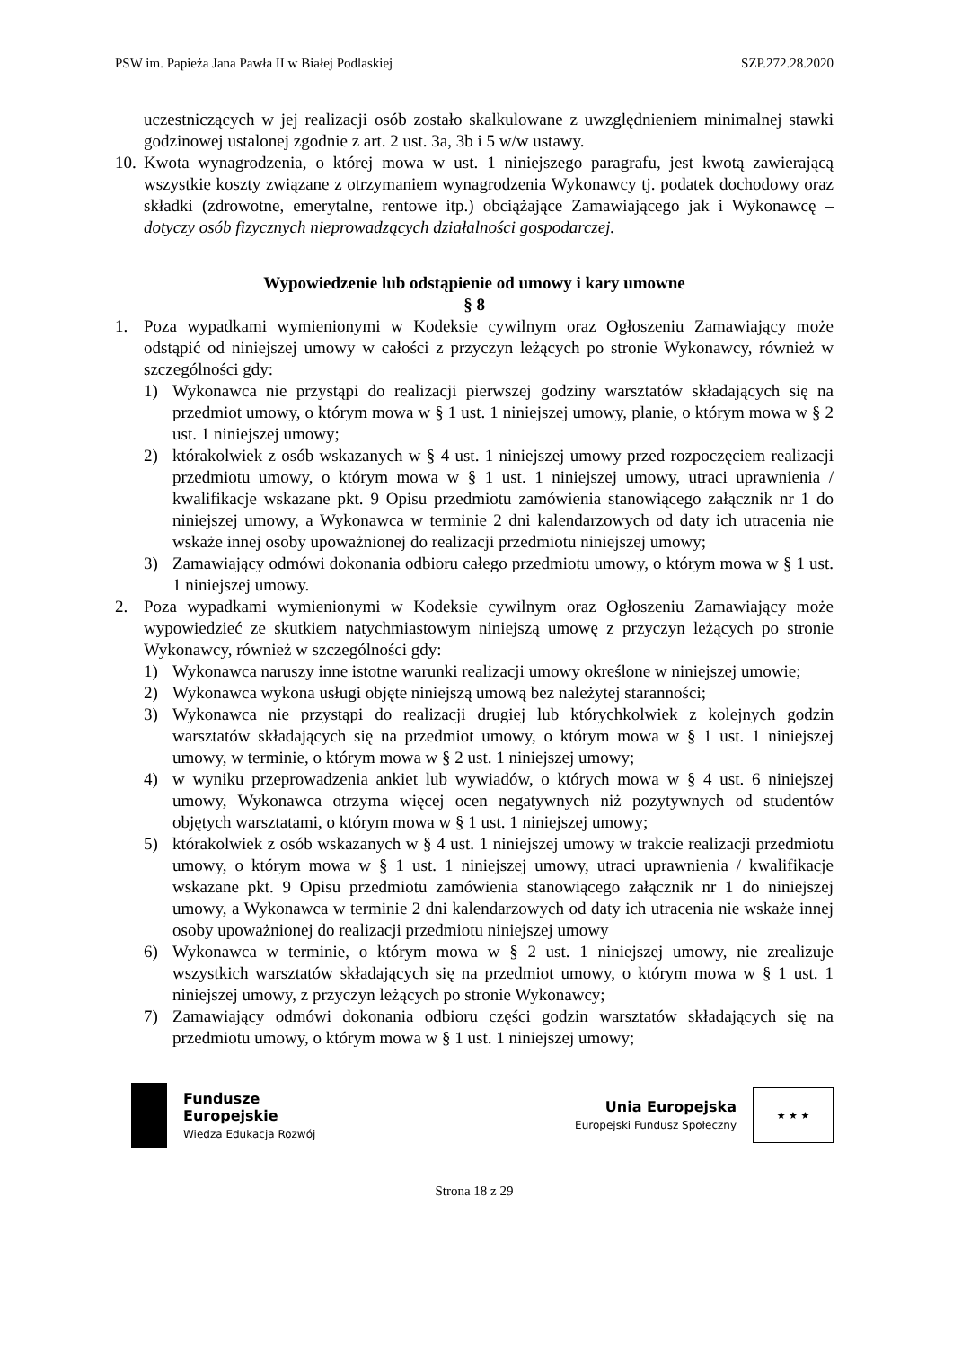PSW im. Papieża Jana Pawła II w Białej Podlaskiej SZP.272.28.2020
uczestniczących w jej realizacji osób zostało skalkulowane z uwzględnieniem minimalnej stawki godzinowej ustalonej zgodnie z art. 2 ust. 3a, 3b i 5 w/w ustawy.
10. Kwota wynagrodzenia, o której mowa w ust. 1 niniejszego paragrafu, jest kwotą zawierającą wszystkie koszty związane z otrzymaniem wynagrodzenia Wykonawcy tj. podatek dochodowy oraz składki (zdrowotne, emerytalne, rentowe itp.) obciążające Zamawiającego jak i Wykonawcę – dotyczy osób fizycznych nieprowadzących działalności gospodarczej.
Wypowiedzenie lub odstąpienie od umowy i kary umowne
§ 8
1. Poza wypadkami wymienionymi w Kodeksie cywilnym oraz Ogłoszeniu Zamawiający może odstąpić od niniejszej umowy w całości z przyczyn leżących po stronie Wykonawcy, również w szczególności gdy:
1) Wykonawca nie przystąpi do realizacji pierwszej godziny warsztatów składających się na przedmiot umowy, o którym mowa w § 1 ust. 1 niniejszej umowy, planie, o którym mowa w § 2 ust. 1 niniejszej umowy;
2) którakolwiek z osób wskazanych w § 4 ust. 1 niniejszej umowy przed rozpoczęciem realizacji przedmiotu umowy, o którym mowa w § 1 ust. 1 niniejszej umowy, utraci uprawnienia / kwalifikacje wskazane pkt. 9 Opisu przedmiotu zamówienia stanowiącego załącznik nr 1 do niniejszej umowy, a Wykonawca w terminie 2 dni kalendarzowych od daty ich utracenia nie wskaże innej osoby upoważnionej do realizacji przedmiotu niniejszej umowy;
3) Zamawiający odmówi dokonania odbioru całego przedmiotu umowy, o którym mowa w § 1 ust. 1 niniejszej umowy.
2. Poza wypadkami wymienionymi w Kodeksie cywilnym oraz Ogłoszeniu Zamawiający może wypowiedzieć ze skutkiem natychmiastowym niniejszą umowę z przyczyn leżących po stronie Wykonawcy, również w szczególności gdy:
1) Wykonawca naruszy inne istotne warunki realizacji umowy określone w niniejszej umowie;
2) Wykonawca wykona usługi objęte niniejszą umową bez należytej staranności;
3) Wykonawca nie przystąpi do realizacji drugiej lub którychkolwiek z kolejnych godzin warsztatów składających się na przedmiot umowy, o którym mowa w § 1 ust. 1 niniejszej umowy, w terminie, o którym mowa w § 2 ust. 1 niniejszej umowy;
4) w wyniku przeprowadzenia ankiet lub wywiadów, o których mowa w § 4 ust. 6 niniejszej umowy, Wykonawca otrzyma więcej ocen negatywnych niż pozytywnych od studentów objętych warsztatami, o którym mowa w § 1 ust. 1 niniejszej umowy;
5) którakolwiek z osób wskazanych w § 4 ust. 1 niniejszej umowy w trakcie realizacji przedmiotu umowy, o którym mowa w § 1 ust. 1 niniejszej umowy, utraci uprawnienia / kwalifikacje wskazane pkt. 9 Opisu przedmiotu zamówienia stanowiącego załącznik nr 1 do niniejszej umowy, a Wykonawca w terminie 2 dni kalendarzowych od daty ich utracenia nie wskaże innej osoby upoważnionej do realizacji przedmiotu niniejszej umowy
6) Wykonawca w terminie, o którym mowa w § 2 ust. 1 niniejszej umowy, nie zrealizuje wszystkich warsztatów składających się na przedmiot umowy, o którym mowa w § 1 ust. 1 niniejszej umowy, z przyczyn leżących po stronie Wykonawcy;
7) Zamawiający odmówi dokonania odbioru części godzin warsztatów składających się na przedmiotu umowy, o którym mowa w § 1 ust. 1 niniejszej umowy;
Fundusze
Europejskie
Wiedza Edukacja Rozwój
Unia Europejska
Europejski Fundusz Społeczny
★ ★ ★
Strona 18 z 29